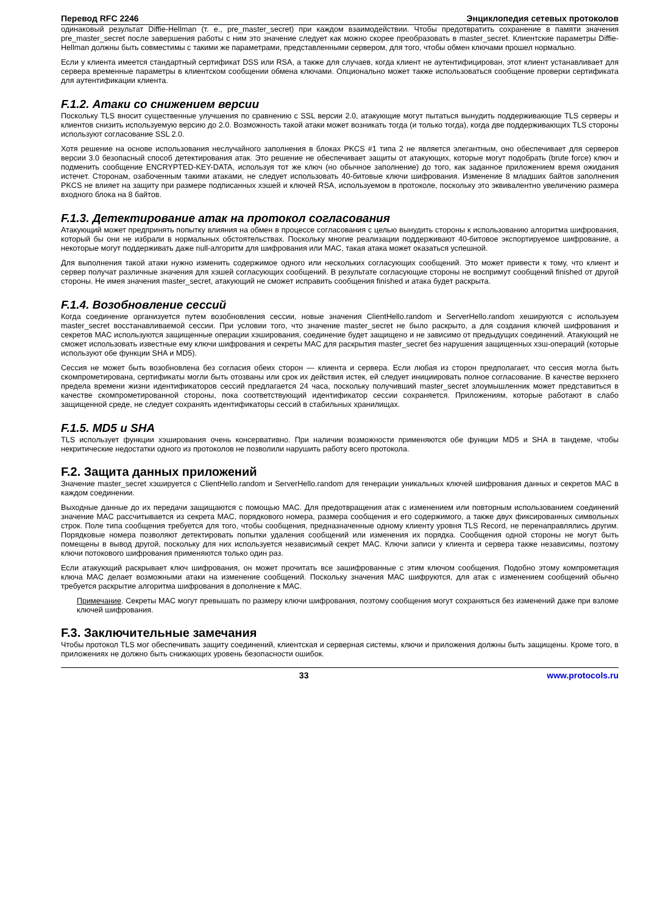Перевод RFC 2246 Энциклопедия сетевых протоколов
одинаковый результат Diffie-Hellman (т. е., pre_master_secret) при каждом взаимодействии. Чтобы предотвратить сохранение в памяти значения pre_master_secret после завершения работы с ним это значение следует как можно скорее преобразовать в master_secret. Клиентские параметры Diffie-Hellman должны быть совместимы с такими же параметрами, представленными сервером, для того, чтобы обмен ключами прошел нормально.
Если у клиента имеется стандартный сертификат DSS или RSA, а также для случаев, когда клиент не аутентифицирован, этот клиент устанавливает для сервера временные параметры в клиентском сообщении обмена ключами. Опционально может также использоваться сообщение проверки сертификата для аутентификации клиента.
F.1.2. Атаки со снижением версии
Поскольку TLS вносит существенные улучшения по сравнению с SSL версии 2.0, атакующие могут пытаться вынудить поддерживающие TLS серверы и клиентов снизить используемую версию до 2.0. Возможность такой атаки может возникать тогда (и только тогда), когда две поддерживающих TLS стороны используют согласование SSL 2.0.
Хотя решение на основе использования неслучайного заполнения в блоках PKCS #1 типа 2 не является элегантным, оно обеспечивает для серверов версии 3.0 безопасный способ детектирования атак. Это решение не обеспечивает защиты от атакующих, которые могут подобрать (brute force) ключ и подменить сообщение ENCRYPTED-KEY-DATA, используя тот же ключ (но обычное заполнение) до того, как заданное приложением время ожидания истечет. Сторонам, озабоченным такими атаками, не следует использовать 40-битовые ключи шифрования. Изменение 8 младших байтов заполнения PKCS не влияет на защиту при размере подписанных хэшей и ключей RSA, используемом в протоколе, поскольку это эквивалентно увеличению размера входного блока на 8 байтов.
F.1.3. Детектирование атак на протокол согласования
Атакующий может предпринять попытку влияния на обмен в процессе согласования с целью вынудить стороны к использованию алгоритма шифрования, который бы они не избрали в нормальных обстоятельствах. Поскольку многие реализации поддерживают 40-битовое экспортируемое шифрование, а некоторые могут поддерживать даже null-алгоритм для шифрования или MAC, такая атака может оказаться успешной.
Для выполнения такой атаки нужно изменить содержимое одного или нескольких согласующих сообщений. Это может привести к тому, что клиент и сервер получат различные значения для хэшей согласующих сообщений. В результате согласующие стороны не воспримут сообщений finished от другой стороны. Не имея значения master_secret, атакующий не сможет исправить сообщения finished и атака будет раскрыта.
F.1.4. Возобновление сессий
Когда соединение организуется путем возобновления сессии, новые значения ClientHello.random и ServerHello.random хешируются с используем master_secret восстанавливаемой сессии. При условии того, что значение master_secret не было раскрыто, а для создания ключей шифрования и секретов MAC используются защищенные операции хэширования, соединение будет защищено и не зависимо от предыдущих соединений. Атакующий не сможет использовать известные ему ключи шифрования и секреты MAC для раскрытия master_secret без нарушения защищенных хэш-операций (которые используют обе функции SHA и MD5).
Сессия не может быть возобновлена без согласия обеих сторон — клиента и сервера. Если любая из сторон предполагает, что сессия могла быть скомпрометирована, сертификаты могли быть отозваны или срок их действия истек, ей следует инициировать полное согласование. В качестве верхнего предела времени жизни идентификаторов сессий предлагается 24 часа, поскольку получивший master_secret злоумышленник может представиться в качестве скомпрометированной стороны, пока соответствующий идентификатор сессии сохраняется. Приложениям, которые работают в слабо защищенной среде, не следует сохранять идентификаторы сессий в стабильных хранилищах.
F.1.5. MD5 и SHA
TLS использует функции хэширования очень консервативно. При наличии возможности применяются обе функции MD5 и SHA в тандеме, чтобы некритические недостатки одного из протоколов не позволили нарушить работу всего протокола.
F.2. Защита данных приложений
Значение master_secret хэшируется с ClientHello.random и ServerHello.random для генерации уникальных ключей шифрования данных и секретов MAC в каждом соединении.
Выходные данные до их передачи защищаются с помощью MAC. Для предотвращения атак с изменением или повторным использованием соединений значение MAC рассчитывается из секрета MAC, порядкового номера, размера сообщения и его содержимого, а также двух фиксированных символьных строк. Поле типа сообщения требуется для того, чтобы сообщения, предназначенные одному клиенту уровня TLS Record, не перенаправлялись другим. Порядковые номера позволяют детектировать попытки удаления сообщений или изменения их порядка. Сообщения одной стороны не могут быть помещены в вывод другой, поскольку для них используется независимый секрет MAC. Ключи записи у клиента и сервера также независимы, поэтому ключи потокового шифрования применяются только один раз.
Если атакующий раскрывает ключ шифрования, он может прочитать все зашифрованные с этим ключом сообщения. Подобно этому компрометация ключа MAC делает возможными атаки на изменение сообщений. Поскольку значения MAC шифруются, для атак с изменением сообщений обычно требуется раскрытие алгоритма шифрования в дополнение к MAC.
Примечание. Секреты MAC могут превышать по размеру ключи шифрования, поэтому сообщения могут сохраняться без изменений даже при взломе ключей шифрования.
F.3. Заключительные замечания
Чтобы протокол TLS мог обеспечивать защиту соединений, клиентская и серверная системы, ключи и приложения должны быть защищены. Кроме того, в приложениях не должно быть снижающих уровень безопасности ошибок.
33 www.protocols.ru